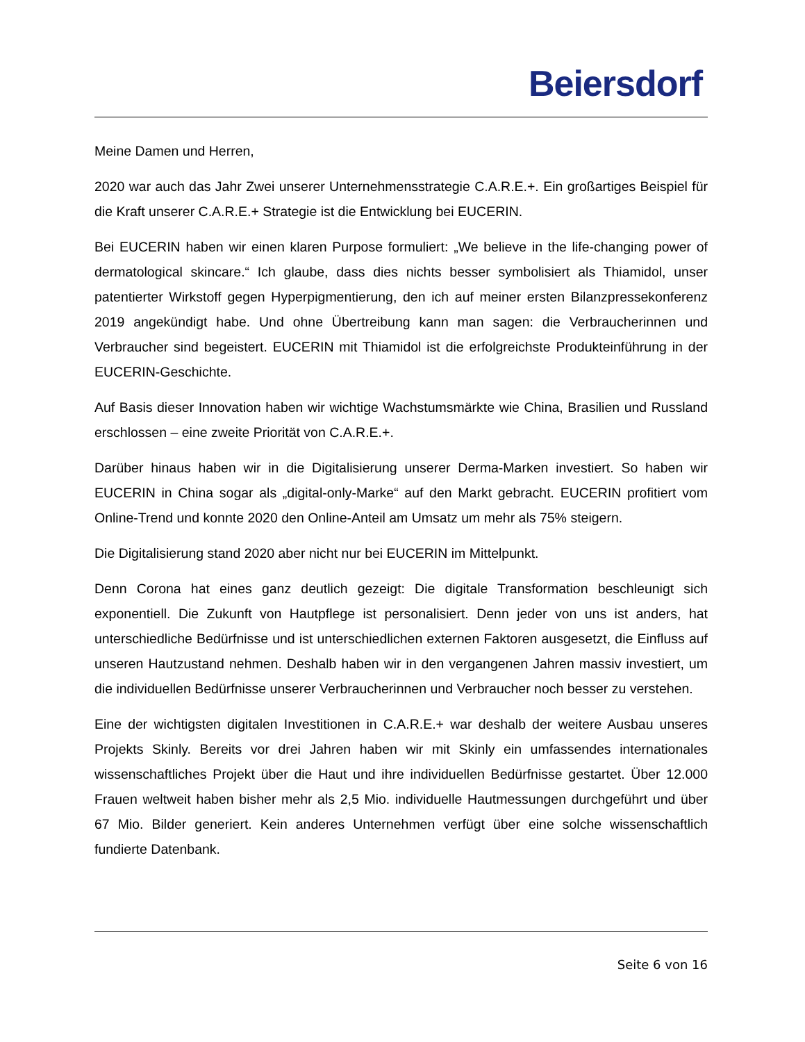Beiersdorf
Meine Damen und Herren,
2020 war auch das Jahr Zwei unserer Unternehmensstrategie C.A.R.E.+. Ein großartiges Beispiel für die Kraft unserer C.A.R.E.+ Strategie ist die Entwicklung bei EUCERIN.
Bei EUCERIN haben wir einen klaren Purpose formuliert: „We believe in the life-changing power of dermatological skincare.“ Ich glaube, dass dies nichts besser symbolisiert als Thiamidol, unser patentierter Wirkstoff gegen Hyperpigmentierung, den ich auf meiner ersten Bilanzpressekonferenz 2019 angekündigt habe. Und ohne Übertreibung kann man sagen: die Verbraucherinnen und Verbraucher sind begeistert. EUCERIN mit Thiamidol ist die erfolgreichste Produkteinführung in der EUCERIN-Geschichte.
Auf Basis dieser Innovation haben wir wichtige Wachstumsmärkte wie China, Brasilien und Russland erschlossen – eine zweite Priorität von C.A.R.E.+.
Darüber hinaus haben wir in die Digitalisierung unserer Derma-Marken investiert. So haben wir EUCERIN in China sogar als „digital-only-Marke“ auf den Markt gebracht. EUCERIN profitiert vom Online-Trend und konnte 2020 den Online-Anteil am Umsatz um mehr als 75% steigern.
Die Digitalisierung stand 2020 aber nicht nur bei EUCERIN im Mittelpunkt.
Denn Corona hat eines ganz deutlich gezeigt: Die digitale Transformation beschleunigt sich exponentiell. Die Zukunft von Hautpflege ist personalisiert. Denn jeder von uns ist anders, hat unterschiedliche Bedürfnisse und ist unterschiedlichen externen Faktoren ausgesetzt, die Einfluss auf unseren Hautzustand nehmen. Deshalb haben wir in den vergangenen Jahren massiv investiert, um die individuellen Bedürfnisse unserer Verbraucherinnen und Verbraucher noch besser zu verstehen.
Eine der wichtigsten digitalen Investitionen in C.A.R.E.+ war deshalb der weitere Ausbau unseres Projekts Skinly. Bereits vor drei Jahren haben wir mit Skinly ein umfassendes internationales wissenschaftliches Projekt über die Haut und ihre individuellen Bedürfnisse gestartet. Über 12.000 Frauen weltweit haben bisher mehr als 2,5 Mio. individuelle Hautmessungen durchgeführt und über 67 Mio. Bilder generiert. Kein anderes Unternehmen verfügt über eine solche wissenschaftlich fundierte Datenbank.
Seite 6 von 16